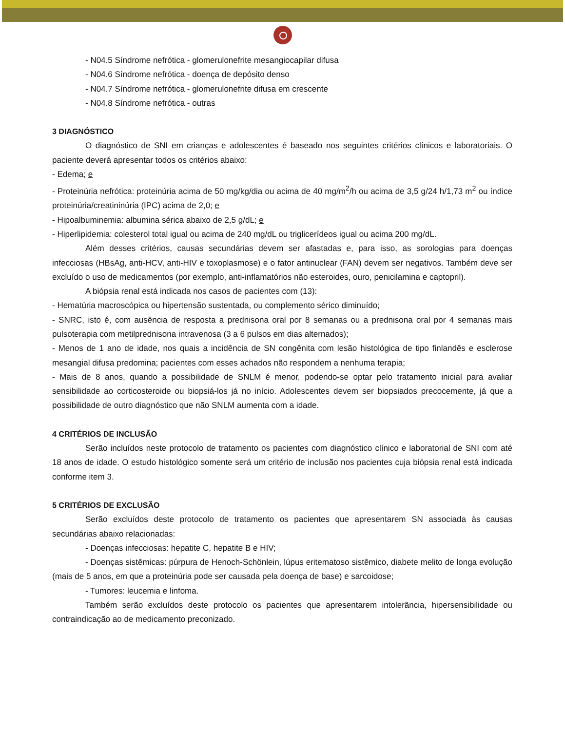- N04.5 Síndrome nefrótica - glomerulonefrite mesangiocapilar difusa
- N04.6 Síndrome nefrótica - doença de depósito denso
- N04.7 Síndrome nefrótica - glomerulonefrite difusa em crescente
- N04.8 Síndrome nefrótica - outras
3 DIAGNÓSTICO
O diagnóstico de SNI em crianças e adolescentes é baseado nos seguintes critérios clínicos e laboratoriais. O paciente deverá apresentar todos os critérios abaixo:
- Edema; e
- Proteinúria nefrótica: proteinúria acima de 50 mg/kg/dia ou acima de 40 mg/m<sup>2</sup>/h ou acima de 3,5 g/24 h/1,73 m<sup>2</sup> ou índice proteinúria/creatininúria (IPC) acima de 2,0; e
- Hipoalbuminemia: albumina sérica abaixo de 2,5 g/dL; e
- Hiperlipidemia: colesterol total igual ou acima de 240 mg/dL ou triglicerídeos igual ou acima 200 mg/dL.
Além desses critérios, causas secundárias devem ser afastadas e, para isso, as sorologias para doenças infecciosas (HBsAg, anti-HCV, anti-HIV e toxoplasmose) e o fator antinuclear (FAN) devem ser negativos. Também deve ser excluído o uso de medicamentos (por exemplo, anti-inflamatórios não esteroides, ouro, penicilamina e captopril).
A biópsia renal está indicada nos casos de pacientes com (13):
- Hematúria macroscópica ou hipertensão sustentada, ou complemento sérico diminuído;
- SNRC, isto é, com ausência de resposta a prednisona oral por 8 semanas ou a prednisona oral por 4 semanas mais pulsoterapia com metilprednisona intravenosa (3 a 6 pulsos em dias alternados);
- Menos de 1 ano de idade, nos quais a incidência de SN congênita com lesão histológica de tipo finlandês e esclerose mesangial difusa predomina; pacientes com esses achados não respondem a nenhuma terapia;
- Mais de 8 anos, quando a possibilidade de SNLM é menor, podendo-se optar pelo tratamento inicial para avaliar sensibilidade ao corticosteroide ou biopsiá-los já no início. Adolescentes devem ser biopsiados precocemente, já que a possibilidade de outro diagnóstico que não SNLM aumenta com a idade.
4 CRITÉRIOS DE INCLUSÃO
Serão incluídos neste protocolo de tratamento os pacientes com diagnóstico clínico e laboratorial de SNI com até 18 anos de idade. O estudo histológico somente será um critério de inclusão nos pacientes cuja biópsia renal está indicada conforme item 3.
5 CRITÉRIOS DE EXCLUSÃO
Serão excluídos deste protocolo de tratamento os pacientes que apresentarem SN associada às causas secundárias abaixo relacionadas:
- Doenças infecciosas: hepatite C, hepatite B e HIV;
- Doenças sistêmicas: púrpura de Henoch-Schönlein, lúpus eritematoso sistêmico, diabete melito de longa evolução (mais de 5 anos, em que a proteinúria pode ser causada pela doença de base) e sarcoidose;
- Tumores: leucemia e linfoma.
Também serão excluídos deste protocolo os pacientes que apresentarem intolerância, hipersensibilidade ou contraindicação ao de medicamento preconizado.